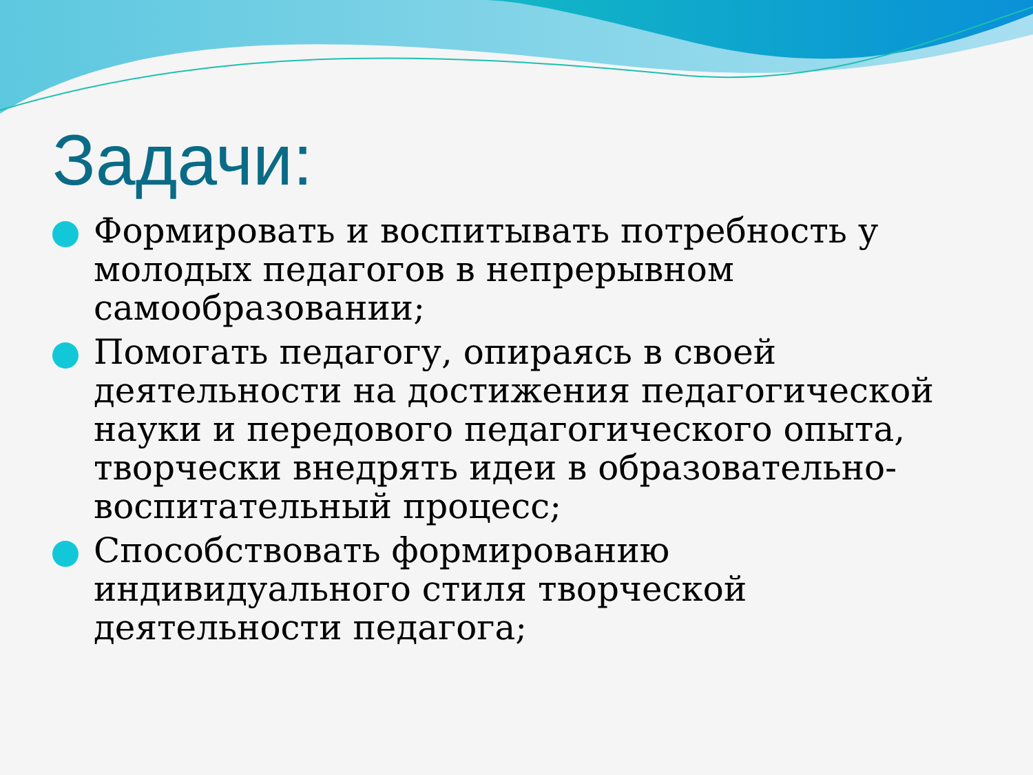Задачи:
Формировать и воспитывать потребность у молодых педагогов в непрерывном самообразовании;
Помогать педагогу, опираясь в своей деятельности на достижения педагогической науки и передового педагогического опыта, творчески внедрять идеи в образовательно-воспитательный процесс;
Способствовать формированию индивидуального стиля творческой деятельности педагога;